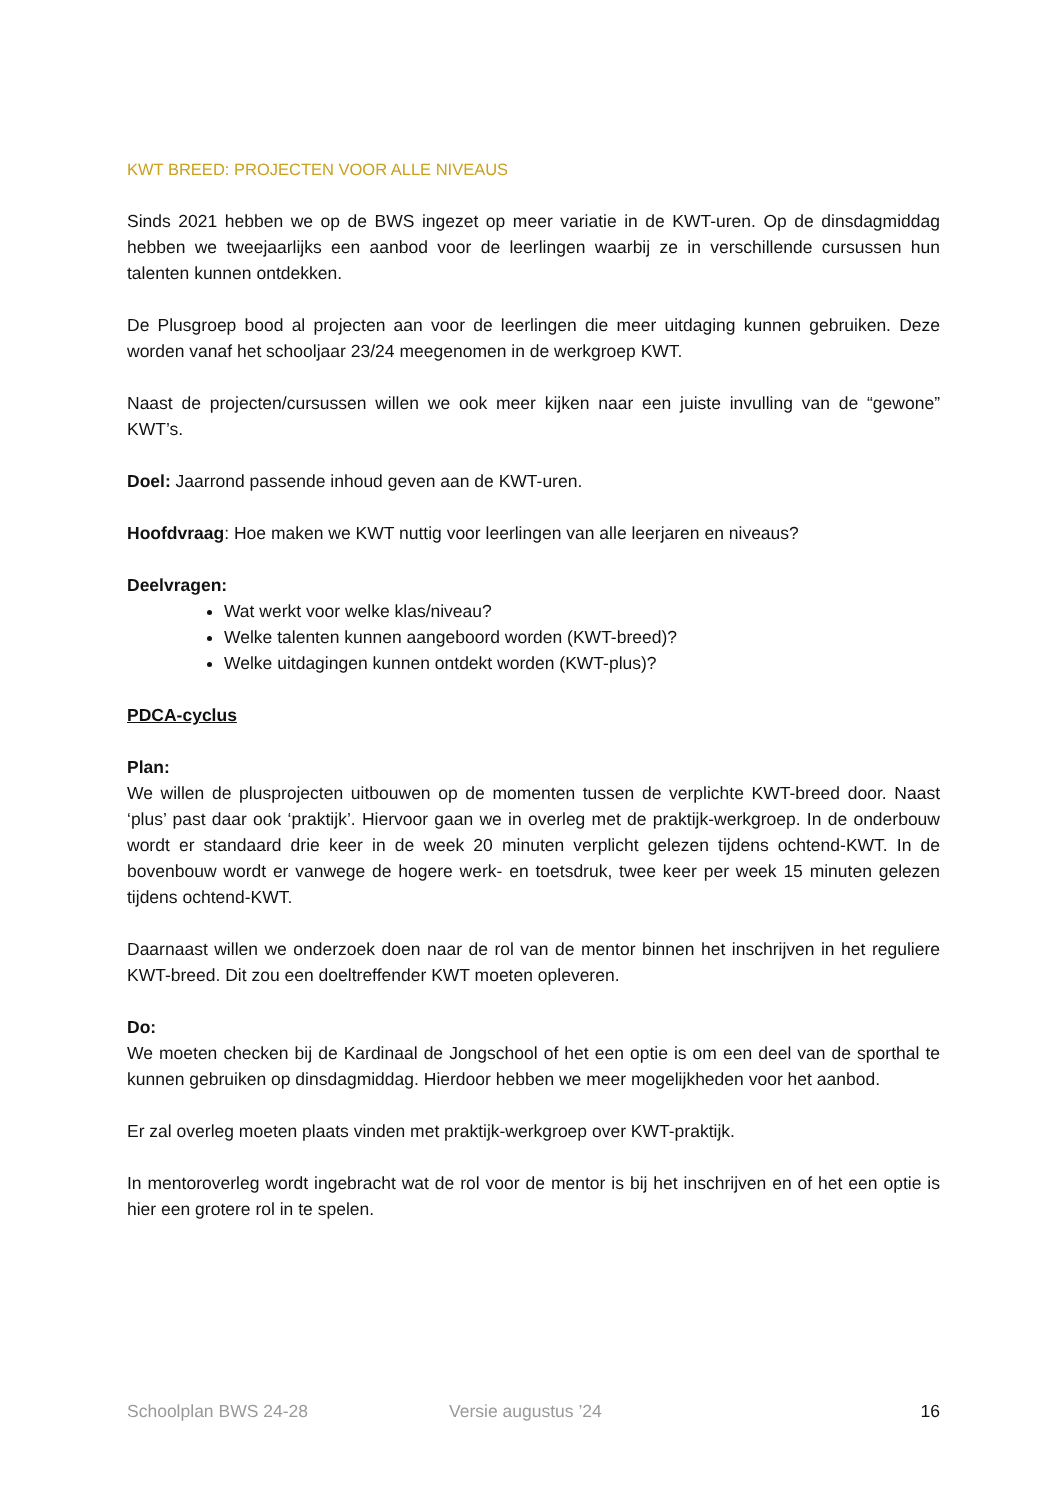KWT BREED: PROJECTEN VOOR ALLE NIVEAUS
Sinds 2021 hebben we op de BWS ingezet op meer variatie in de KWT-uren. Op de dinsdagmiddag hebben we tweejaarlijks een aanbod voor de leerlingen waarbij ze in verschillende cursussen hun talenten kunnen ontdekken.
De Plusgroep bood al projecten aan voor de leerlingen die meer uitdaging kunnen gebruiken. Deze worden vanaf het schooljaar 23/24 meegenomen in de werkgroep KWT.
Naast de projecten/cursussen willen we ook meer kijken naar een juiste invulling van de “gewone” KWT’s.
Doel: Jaarrond passende inhoud geven aan de KWT-uren.
Hoofdvraag: Hoe maken we KWT nuttig voor leerlingen van alle leerjaren en niveaus?
Deelvragen:
Wat werkt voor welke klas/niveau?
Welke talenten kunnen aangeboord worden (KWT-breed)?
Welke uitdagingen kunnen ontdekt worden (KWT-plus)?
PDCA-cyclus
Plan:
We willen de plusprojecten uitbouwen op de momenten tussen de verplichte KWT-breed door. Naast ‘plus’ past daar ook ‘praktijk’. Hiervoor gaan we in overleg met de praktijk-werkgroep. In de onderbouw wordt er standaard drie keer in de week 20 minuten verplicht gelezen tijdens ochtend-KWT. In de bovenbouw wordt er vanwege de hogere werk- en toetsdruk, twee keer per week 15 minuten gelezen tijdens ochtend-KWT.
Daarnaast willen we onderzoek doen naar de rol van de mentor binnen het inschrijven in het reguliere KWT-breed. Dit zou een doeltreffender KWT moeten opleveren.
Do:
We moeten checken bij de Kardinaal de Jongschool of het een optie is om een deel van de sporthal te kunnen gebruiken op dinsdagmiddag. Hierdoor hebben we meer mogelijkheden voor het aanbod.
Er zal overleg moeten plaats vinden met praktijk-werkgroep over KWT-praktijk.
In mentoroverleg wordt ingebracht wat de rol voor de mentor is bij het inschrijven en of het een optie is hier een grotere rol in te spelen.
Schoolplan BWS 24-28 Versie augustus ’24 16